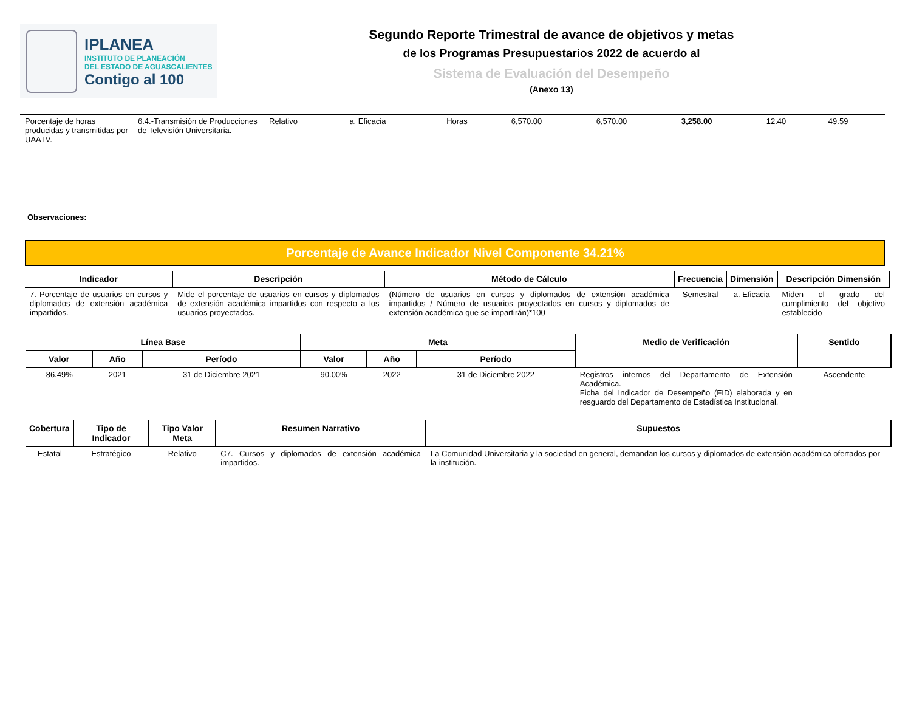IPLANEA
INSTITUTO DE PLANEACIÓN
DEL ESTADO DE AGUASCALIENTES
Contigo al 100
Segundo Reporte Trimestral de avance de objetivos y metas
de los Programas Presupuestarios 2022 de acuerdo al
Sistema de Evaluación del Desempeño
(Anexo 13)
| Porcentaje de horas producidas y transmitidas por UAATV. | 6.4.-Transmisión de Producciones de Televisión Universitaria. | Relativo | a. Eficacia | Horas | 6,570.00 | 6,570.00 | 3,258.00 | 12.40 | 49.59 |
Observaciones:
Porcentaje de Avance Indicador Nivel Componente 34.21%
| Indicador | Descripción | Método de Cálculo | Frecuencia | Dimensión | Descripción Dimensión |
| --- | --- | --- | --- | --- | --- |
| 7. Porcentaje de usuarios en cursos y diplomados de extensión académica impartidos. | Mide el porcentaje de usuarios en cursos y diplomados de extensión académica impartidos con respecto a los usuarios proyectados. | (Número de usuarios en cursos y diplomados de extensión académica impartidos / Número de usuarios proyectados en cursos y diplomados de extensión académica que se impartirán)*100 | Semestral | a. Eficacia | Miden el grado del cumplimiento del objetivo establecido |
| Línea Base | | | Meta | | | Medio de Verificación | Sentido |
| --- | --- | --- | --- | --- | --- | --- | --- |
| Valor | Año | Período | Valor | Año | Período | | |
| 86.49% | 2021 | 31 de Diciembre 2021 | 90.00% | 2022 | 31 de Diciembre 2022 | Registros internos del Departamento de Extensión Académica. Ficha del Indicador de Desempeño (FID) elaborada y en resguardo del Departamento de Estadística Institucional. | Ascendente |
| Cobertura | Tipo de Indicador | Tipo Valor Meta | Resumen Narrativo | Supuestos |
| --- | --- | --- | --- | --- |
| Estatal | Estratégico | Relativo | C7. Cursos y diplomados de extensión académica impartidos. | La Comunidad Universitaria y la sociedad en general, demandan los cursos y diplomados de extensión académica ofertados por la institución. |